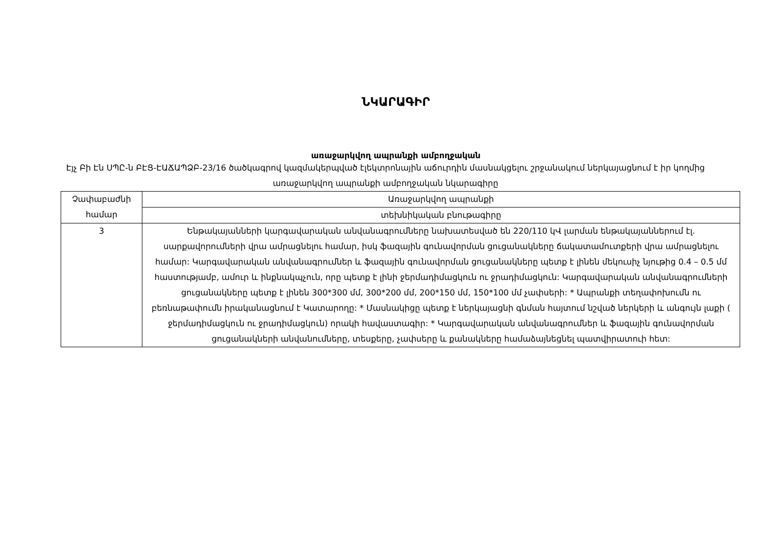ՆԿԱՐԱԳԻՐ
առաջարկվող ապրանքի ամբողջական
Էյչ Բի Էն ՍՊԸ-ն ԲԷՑ-ԷԱՃԱՊՁԲ-23/16 ծածկագրով կազմակերպված էլեկտրոնային աճուրդին մասնակցելու շրջանակում ներկայացնում է իր կողմից առաջարկվող ապրանքի ամբողջական նկարագիրը
| Չափաբաժնի համար | Առաջարկվող ապրանքի |
| | տեխնիկական բնութագիրը |
| 3 | Ենթակայանների կարգավարական անվանագրումները նախատեսված են 220/110 կՎ լարման ենթակայաններում էլ. սարքավորումների վրա ամրացնելու համար, իսկ ֆազային գունավորման ցուցանակները ճակատամուտքերի վրա ամրացնելու համար: Կարգավարական անվանագրումներ և ֆազային գունավորման ցուցանակները պետք է լինեն մեկուսիչ նյութից 0.4 – 0.5 մմ հաստությամբ, ամուր և ինքնակպչուն, որը պետք է լինի ջերմադիմացկուն ու ջրադիմացկուն: Կարգավարական անվանագրումների ցուցանակները պետք է լինեն 300*300 մմ, 300*200 մմ, 200*150 մմ, 150*100 մմ չափսերի: * Ապրանքի տեղափոխումն ու բեռնաթափումն իրականացնում է Կատարողը: * Մասնակիցը պետք է ներկայացնի գնման հայտում նշված ներկերի և անգույն լաքի ( ջերմադիմացկուն ու ջրադիմացկուն) որակի հավաստագիր: * Կարգավարական անվանագրումներ և ֆազային գունավորման ցուցանակների անվանումները, տեսքերը, չափսերը և քանակները համաձայնեցնել պատվիրատուի հետ: |